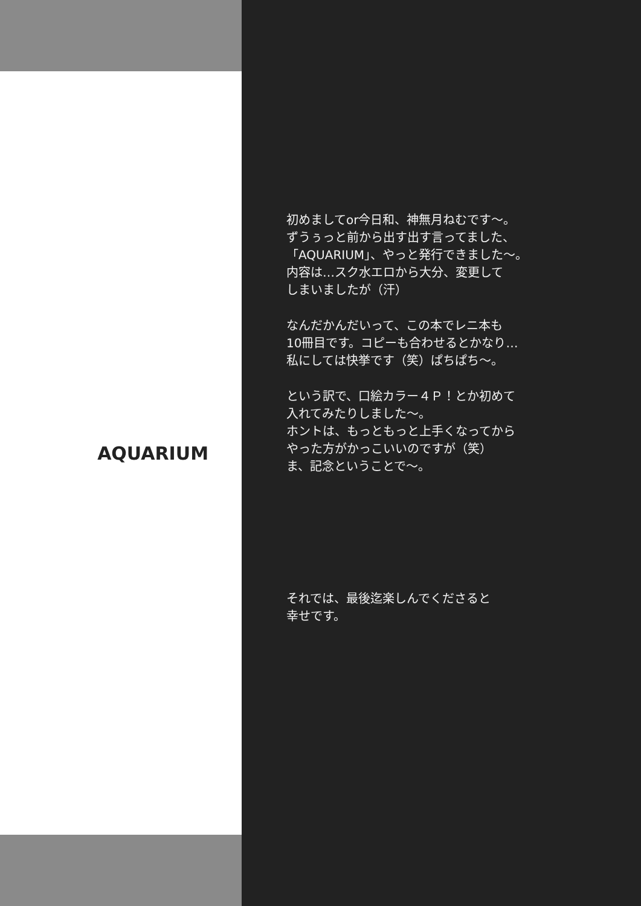AQUARIUM
初めましてor今日和、神無月ねむです～。
ずうぅっと前から出す出す言ってました、
「AQUARIUM」、やっと発行できました～。
内容は…スク水エロから大分、変更して
しまいましたが（汗）
なんだかんだいって、この本でレニ本も
10冊目です。コピーも合わせるとかなり…
私にしては快挙です（笑）ぱちぱち～。
という訳で、口絵カラー４Ｐ！とか初めて
入れてみたりしました～。
ホントは、もっともっと上手くなってから
やった方がかっこいいのですが（笑）
ま、記念ということで～。
それでは、最後迄楽しんでくださると
幸せです。